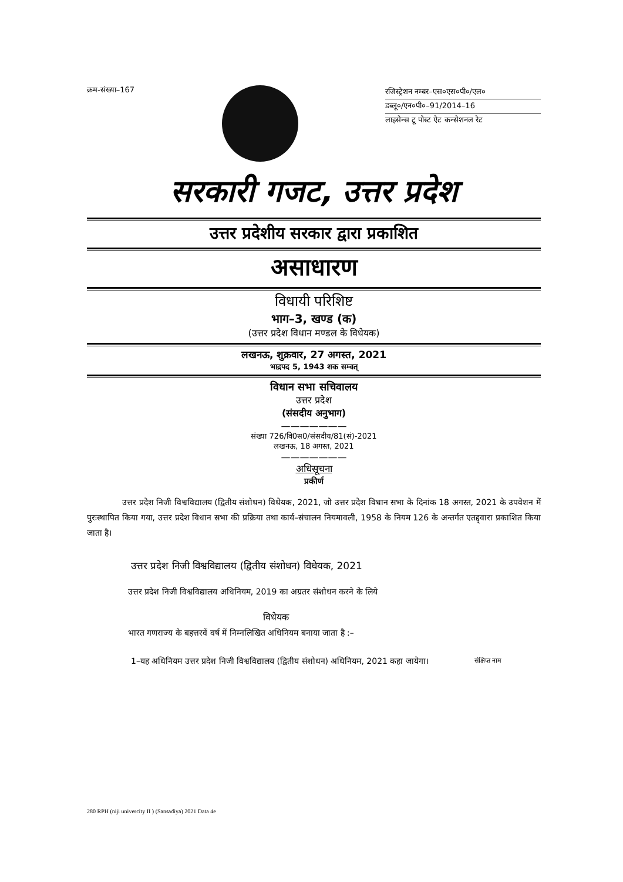क्रम-संख्या–167
रजिस्ट्रेशन नम्बर–एस०एस०पी०/एल०
डब्लू०/एन०पी०–91/2014–16
लाइसेन्स टू पोस्ट ऐट कन्सेशनल रेट
सरकारी गजट, उत्तर प्रदेश
उत्तर प्रदेशीय सरकार द्वारा प्रकाशित
असाधारण
विधायी परिशिष्ट
भाग–3, खण्ड (क)
(उत्तर प्रदेश विधान मण्डल के विधेयक)
लखनऊ, शुक्रवार, 27 अगस्त, 2021
भाद्रपद 5, 1943 शक सम्वत्
विधान सभा सचिवालय
उत्तर प्रदेश
(संसदीय अनुभाग)
———————
संख्या 726/वि0स0/संसदीय/81(सं)-2021
लखनऊ, 18 अगस्त, 2021
———————
अधिसूचना
प्रकीर्ण
उत्तर प्रदेश निजी विश्वविद्यालय (द्वितीय संशोधन) विधेयक, 2021, जो उत्तर प्रदेश विधान सभा के दिनांक 18 अगस्त, 2021 के उपवेशन में पुरःस्थापित किया गया, उत्तर प्रदेश विधान सभा की प्रक्रिया तथा कार्य–संचालन नियमावली, 1958 के नियम 126 के अन्तर्गत एतद्द्वारा प्रकाशित किया जाता है।
उत्तर प्रदेश निजी विश्वविद्यालय (द्वितीय संशोधन) विधेयक, 2021
उत्तर प्रदेश निजी विश्वविद्यालय अधिनियम, 2019 का अग्रतर संशोधन करने के लिये
विधेयक
भारत गणराज्य के बहत्तरवें वर्ष में निम्नलिखित अधिनियम बनाया जाता है :–
1–यह अधिनियम उत्तर प्रदेश निजी विश्वविद्यालय (द्वितीय संशोधन) अधिनियम, 2021 कहा जायेगा।
संक्षिप्त नाम
280 RPH (niji univercity II ) (Sansadiya) 2021 Data 4e